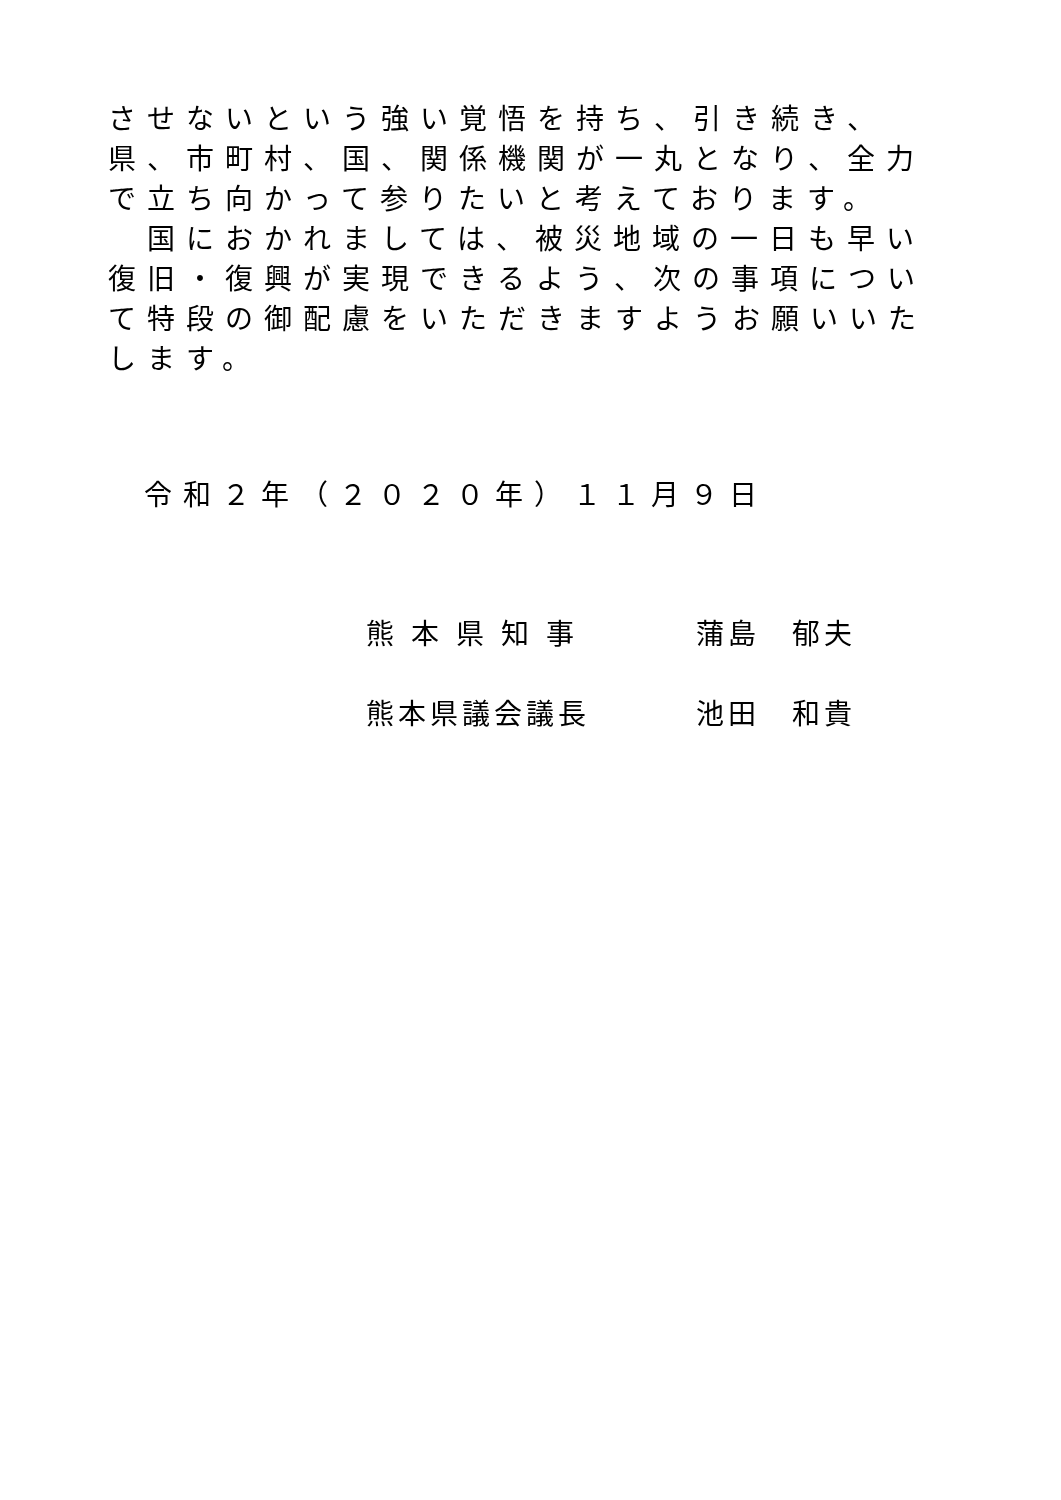させないという強い覚悟を持ち、引き続き、県、市町村、国、関係機関が一丸となり、全力で立ち向かって参りたいと考えております。
　国におかれましては、被災地域の一日も早い復旧・復興が実現できるよう、次の事項について特段の御配慮をいただきますようお願いいたします。
令和２年（２０２０年）１１月９日
熊 本 県 知 事 蒲島　郁夫
熊本県議会議長 池田　和貴